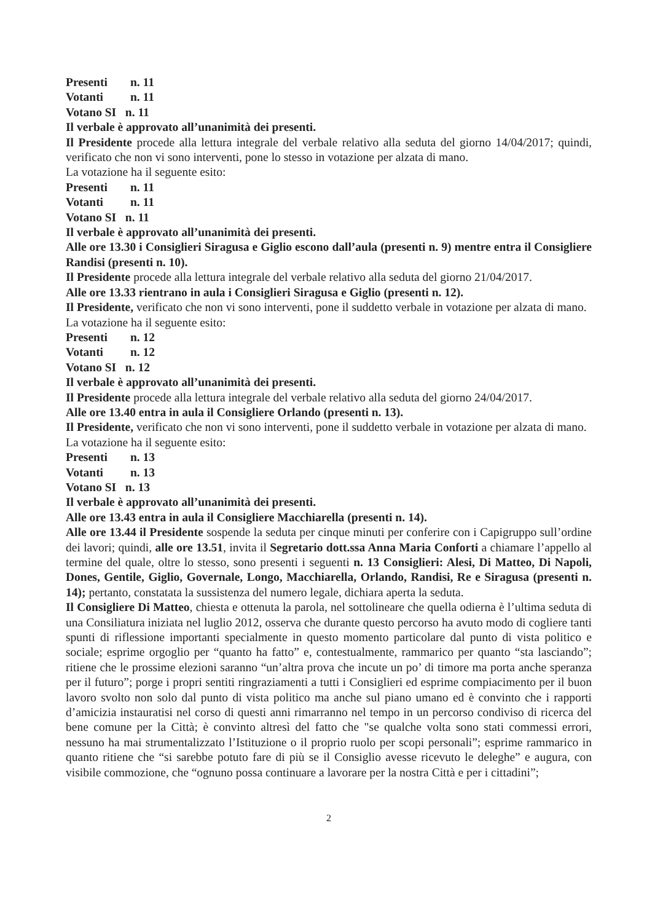Presenti n. 11
Votanti n. 11
Votano SI n. 11
Il verbale è approvato all’unanimità dei presenti.
Il Presidente procede alla lettura integrale del verbale relativo alla seduta del giorno 14/04/2017; quindi, verificato che non vi sono interventi, pone lo stesso in votazione per alzata di mano.
La votazione ha il seguente esito:
Presenti n. 11
Votanti n. 11
Votano SI n. 11
Il verbale è approvato all’unanimità dei presenti.
Alle ore 13.30 i Consiglieri Siragusa e Giglio escono dall’aula (presenti n. 9) mentre entra il Consigliere Randisi (presenti n. 10).
Il Presidente procede alla lettura integrale del verbale relativo alla seduta del giorno 21/04/2017.
Alle ore 13.33 rientrano in aula i Consiglieri Siragusa e Giglio (presenti n. 12).
Il Presidente, verificato che non vi sono interventi, pone il suddetto verbale in votazione per alzata di mano.
La votazione ha il seguente esito:
Presenti n. 12
Votanti n. 12
Votano SI n. 12
Il verbale è approvato all’unanimità dei presenti.
Il Presidente procede alla lettura integrale del verbale relativo alla seduta del giorno 24/04/2017.
Alle ore 13.40 entra in aula il Consigliere Orlando (presenti n. 13).
Il Presidente, verificato che non vi sono interventi, pone il suddetto verbale in votazione per alzata di mano.
La votazione ha il seguente esito:
Presenti n. 13
Votanti n. 13
Votano SI n. 13
Il verbale è approvato all’unanimità dei presenti.
Alle ore 13.43 entra in aula il Consigliere Macchiarella (presenti n. 14).
Alle ore 13.44 il Presidente sospende la seduta per cinque minuti per conferire con i Capigruppo sull’ordine dei lavori; quindi, alle ore 13.51, invita il Segretario dott.ssa Anna Maria Conforti a chiamare l’appello al termine del quale, oltre lo stesso, sono presenti i seguenti n. 13 Consiglieri: Alesi, Di Matteo, Di Napoli, Dones, Gentile, Giglio, Governale, Longo, Macchiarella, Orlando, Randisi, Re e Siragusa (presenti n. 14); pertanto, constatata la sussistenza del numero legale, dichiara aperta la seduta.
Il Consigliere Di Matteo, chiesta e ottenuta la parola, nel sottolineare che quella odierna è l’ultima seduta di una Consiliatura iniziata nel luglio 2012, osserva che durante questo percorso ha avuto modo di cogliere tanti spunti di riflessione importanti specialmente in questo momento particolare dal punto di vista politico e sociale; esprime orgoglio per “quanto ha fatto” e, contestualmente, rammarico per quanto “sta lasciando”; ritiene che le prossime elezioni saranno “un’altra prova che incute un po’ di timore ma porta anche speranza per il futuro”; porge i propri sentiti ringraziamenti a tutti i Consiglieri ed esprime compiacimento per il buon lavoro svolto non solo dal punto di vista politico ma anche sul piano umano ed è convinto che i rapporti d’amicizia instauratisi nel corso di questi anni rimarranno nel tempo in un percorso condiviso di ricerca del bene comune per la Città; è convinto altresì del fatto che "se qualche volta sono stati commessi errori, nessuno ha mai strumentalizzato l’Istituzione o il proprio ruolo per scopi personali”; esprime rammarico in quanto ritiene che “si sarebbe potuto fare di più se il Consiglio avesse ricevuto le deleghe” e augura, con visibile commozione, che “ognuno possa continuare a lavorare per la nostra Città e per i cittadini”;
2